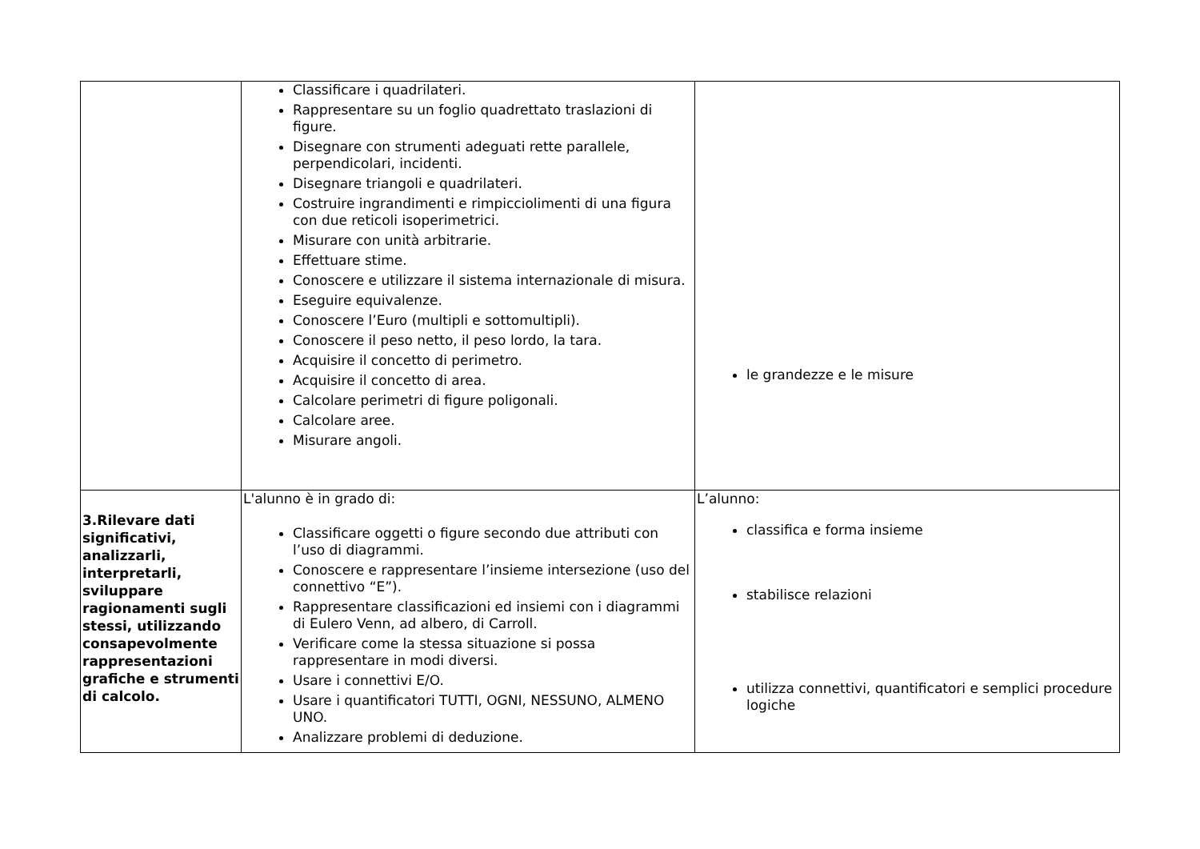| | Classificare i quadrilateri. Rappresentare su un foglio quadrettato traslazioni di figure. Disegnare con strumenti adeguati rette parallele, perpendicolari, incidenti. Disegnare triangoli e quadrilateri. Costruire ingrandimenti e rimpicciolimenti di una figura con due reticoli isoperimetrici. Misurare con unità arbitrarie. Effettuare stime. Conoscere e utilizzare il sistema internazionale di misura. Eseguire equivalenze. Conoscere l’Euro (multipli e sottomultipli). Conoscere il peso netto, il peso lordo, la tara. Acquisire il concetto di perimetro. Acquisire il concetto di area. Calcolare perimetri di figure poligonali. Calcolare aree. Misurare angoli. | le grandezze e le misure |
| 3.Rilevare dati significativi, analizzarli, interpretarli, sviluppare ragionamenti sugli stessi, utilizzando consapevolmente rappresentazioni grafiche e strumenti di calcolo. | L'alunno è in grado di: Classificare oggetti o figure secondo due attributi con l’uso di diagrammi. Conoscere e rappresentare l’insieme intersezione (uso del connettivo “E”). Rappresentare classificazioni ed insiemi con i diagrammi di Eulero Venn, ad albero, di Carroll. Verificare come la stessa situazione si possa rappresentare in modi diversi. Usare i connettivi E/O. Usare i quantificatori TUTTI, OGNI, NESSUNO, ALMENO UNO. Analizzare problemi di deduzione. | L’alunno: classifica e forma insieme stabilisce relazioni utilizza connettivi, quantificatori e semplici procedure logiche |